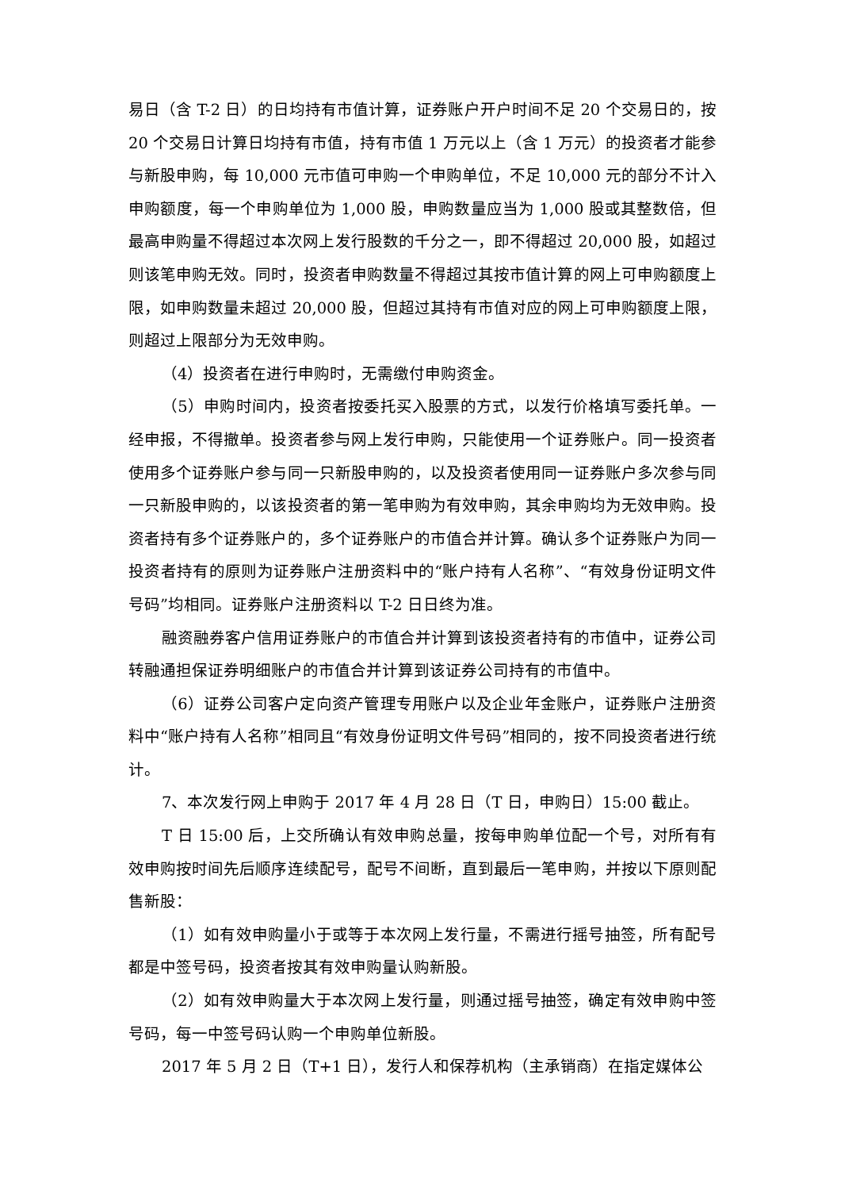易日（含 T-2 日）的日均持有市值计算，证券账户开户时间不足 20 个交易日的，按 20 个交易日计算日均持有市值，持有市值 1 万元以上（含 1 万元）的投资者才能参与新股申购，每 10,000 元市值可申购一个申购单位，不足 10,000 元的部分不计入申购额度，每一个申购单位为 1,000 股，申购数量应当为 1,000 股或其整数倍，但最高申购量不得超过本次网上发行股数的千分之一，即不得超过 20,000 股，如超过则该笔申购无效。同时，投资者申购数量不得超过其按市值计算的网上可申购额度上限，如申购数量未超过 20,000 股，但超过其持有市值对应的网上可申购额度上限，则超过上限部分为无效申购。
（4）投资者在进行申购时，无需缴付申购资金。
（5）申购时间内，投资者按委托买入股票的方式，以发行价格填写委托单。一经申报，不得撤单。投资者参与网上发行申购，只能使用一个证券账户。同一投资者使用多个证券账户参与同一只新股申购的，以及投资者使用同一证券账户多次参与同一只新股申购的，以该投资者的第一笔申购为有效申购，其余申购均为无效申购。投资者持有多个证券账户的，多个证券账户的市值合并计算。确认多个证券账户为同一投资者持有的原则为证券账户注册资料中的“账户持有人名称”、“有效身份证明文件号码”均相同。证券账户注册资料以 T-2 日日终为准。
融资融券客户信用证券账户的市值合并计算到该投资者持有的市值中，证券公司转融通担保证券明细账户的市值合并计算到该证券公司持有的市值中。
（6）证券公司客户定向资产管理专用账户以及企业年金账户，证券账户注册资料中“账户持有人名称”相同且“有效身份证明文件号码”相同的，按不同投资者进行统计。
7、本次发行网上申购于 2017 年 4 月 28 日（T 日，申购日）15:00 截止。
T 日 15:00 后，上交所确认有效申购总量，按每申购单位配一个号，对所有有效申购按时间先后顺序连续配号，配号不间断，直到最后一笔申购，并按以下原则配售新股：
（1）如有效申购量小于或等于本次网上发行量，不需进行摇号抽签，所有配号都是中签号码，投资者按其有效申购量认购新股。
（2）如有效申购量大于本次网上发行量，则通过摇号抽签，确定有效申购中签号码，每一中签号码认购一个申购单位新股。
2017 年 5 月 2 日（T+1 日），发行人和保荐机构（主承销商）在指定媒体公